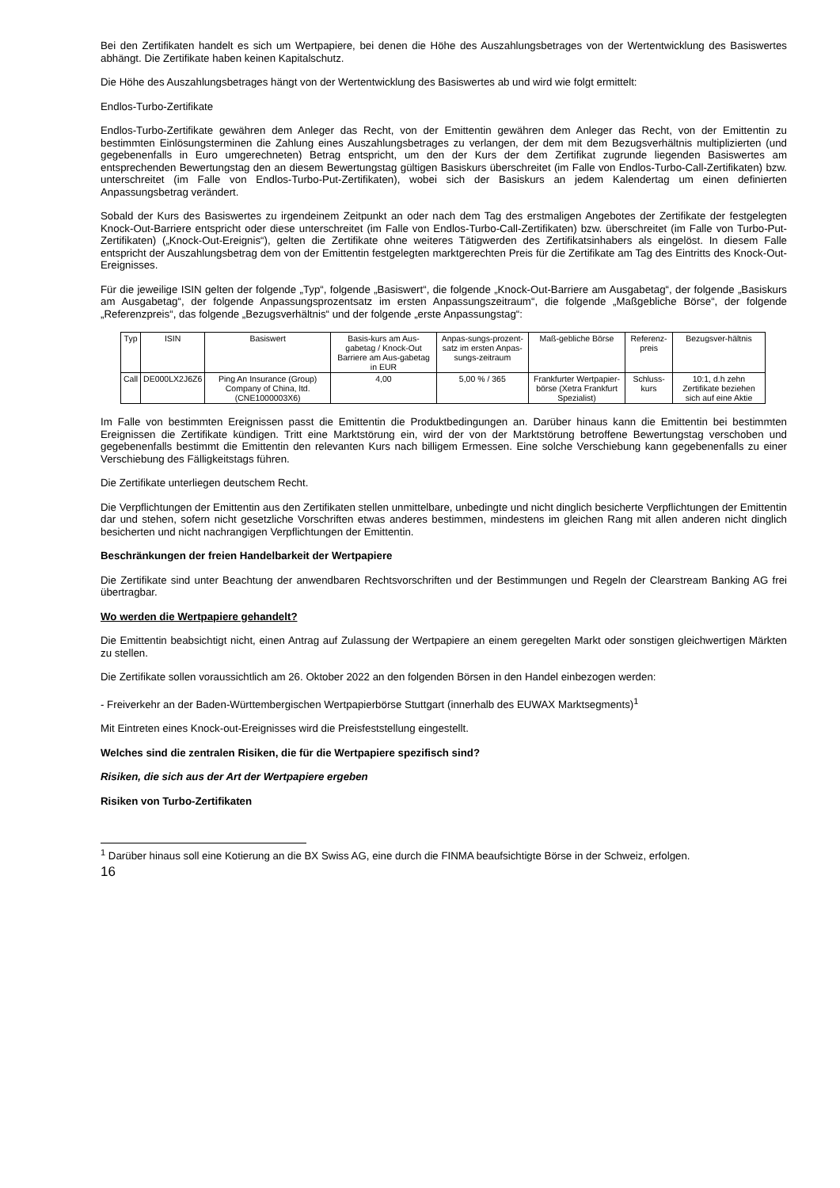Bei den Zertifikaten handelt es sich um Wertpapiere, bei denen die Höhe des Auszahlungsbetrages von der Wertentwicklung des Basiswertes abhängt. Die Zertifikate haben keinen Kapitalschutz.
Die Höhe des Auszahlungsbetrages hängt von der Wertentwicklung des Basiswertes ab und wird wie folgt ermittelt:
Endlos-Turbo-Zertifikate
Endlos-Turbo-Zertifikate gewähren dem Anleger das Recht, von der Emittentin gewähren dem Anleger das Recht, von der Emittentin zu bestimmten Einlösungsterminen die Zahlung eines Auszahlungsbetrages zu verlangen, der dem mit dem Bezugsverhältnis multiplizierten (und gegebenenfalls in Euro umgerechneten) Betrag entspricht, um den der Kurs der dem Zertifikat zugrunde liegenden Basiswertes am entsprechenden Bewertungstag den an diesem Bewertungstag gültigen Basiskurs überschreitet (im Falle von Endlos-Turbo-Call-Zertifikaten) bzw. unterschreitet (im Falle von Endlos-Turbo-Put-Zertifikaten), wobei sich der Basiskurs an jedem Kalendertag um einen definierten Anpassungsbetrag verändert.
Sobald der Kurs des Basiswertes zu irgendeinem Zeitpunkt an oder nach dem Tag des erstmaligen Angebotes der Zertifikate der festgelegten Knock-Out-Barriere entspricht oder diese unterschreitet (im Falle von Endlos-Turbo-Call-Zertifikaten) bzw. überschreitet (im Falle von Turbo-Put-Zertifikaten) („Knock-Out-Ereignis“), gelten die Zertifikate ohne weiteres Tätigwerden des Zertifikatsinhabers als eingelöst. In diesem Falle entspricht der Auszahlungsbetrag dem von der Emittentin festgelegten marktgerechten Preis für die Zertifikate am Tag des Eintritts des Knock-Out-Ereignisses.
Für die jeweilige ISIN gelten der folgende „Typ“, folgende „Basiswert“, die folgende „Knock-Out-Barriere am Ausgabetag“, der folgende „Basiskurs am Ausgabetag“, der folgende Anpassungsprozentsatz im ersten Anpassungszeitraum“, die folgende „Maßgebliche Börse“, der folgende „Referenzpreis“, das folgende „Bezugsverhältnis“ und der folgende „erste Anpassungstag“:
| Typ | ISIN | Basiswert | Basis-kurs am Aus-gabetag / Knock-Out Barriere am Aus-gabetag in EUR | Anpas-sungs-prozent-satz im ersten Anpas-sungs-zeitraum | Maß-gebliche Börse | Referenz-preis | Bezugsver-hältnis |
| --- | --- | --- | --- | --- | --- | --- | --- |
| Call | DE000LX2J6Z6 | Ping An Insurance (Group) Company of China, ltd. (CNE1000003X6) | 4,00 | 5,00 % / 365 | Frankfurter Wertpapier-börse (Xetra Frankfurt Spezialist) | Schluss-kurs | 10:1, d.h zehn Zertifikate beziehen sich auf eine Aktie |
Im Falle von bestimmten Ereignissen passt die Emittentin die Produktbedingungen an. Darüber hinaus kann die Emittentin bei bestimmten Ereignissen die Zertifikate kündigen. Tritt eine Marktstörung ein, wird der von der Marktstörung betroffene Bewertungstag verschoben und gegebenenfalls bestimmt die Emittentin den relevanten Kurs nach billigem Ermessen. Eine solche Verschiebung kann gegebenenfalls zu einer Verschiebung des Fälligkeitstags führen.
Die Zertifikate unterliegen deutschem Recht.
Die Verpflichtungen der Emittentin aus den Zertifikaten stellen unmittelbare, unbedingte und nicht dinglich besicherte Verpflichtungen der Emittentin dar und stehen, sofern nicht gesetzliche Vorschriften etwas anderes bestimmen, mindestens im gleichen Rang mit allen anderen nicht dinglich besicherten und nicht nachrangigen Verpflichtungen der Emittentin.
Beschränkungen der freien Handelbarkeit der Wertpapiere
Die Zertifikate sind unter Beachtung der anwendbaren Rechtsvorschriften und der Bestimmungen und Regeln der Clearstream Banking AG frei übertragbar.
Wo werden die Wertpapiere gehandelt?
Die Emittentin beabsichtigt nicht, einen Antrag auf Zulassung der Wertpapiere an einem geregelten Markt oder sonstigen gleichwertigen Märkten zu stellen.
Die Zertifikate sollen voraussichtlich am 26. Oktober 2022 an den folgenden Börsen in den Handel einbezogen werden:
- Freiverkehr an der Baden-Württembergischen Wertpapierbörse Stuttgart (innerhalb des EUWAX Marktsegments)<sup>1</sup>
Mit Eintreten eines Knock-out-Ereignisses wird die Preisfeststellung eingestellt.
Welches sind die zentralen Risiken, die für die Wertpapiere spezifisch sind?
Risiken, die sich aus der Art der Wertpapiere ergeben
Risiken von Turbo-Zertifikaten
<sup>1</sup> Darüber hinaus soll eine Kotierung an die BX Swiss AG, eine durch die FINMA beaufsichtigte Börse in der Schweiz, erfolgen.
16